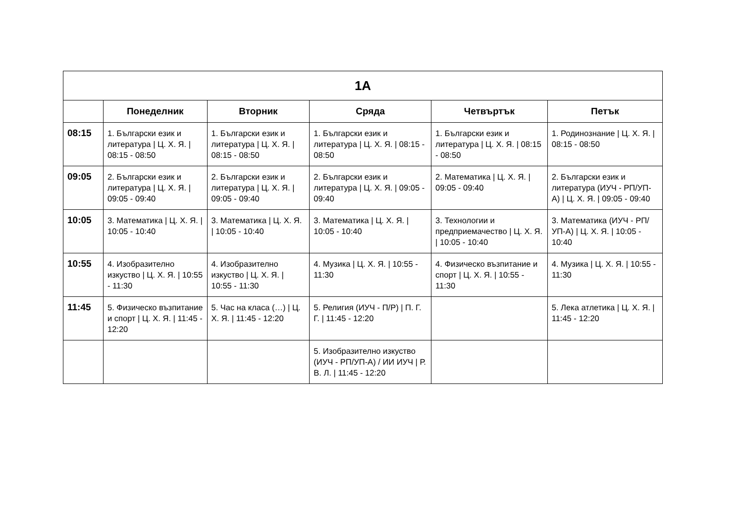| 1А | | | | | |
| --- | --- | --- | --- | --- | --- |
| | Понеделник | Вторник | Сряда | Четвъртък | Петък |
| 08:15 | 1. Български език и литература / Ц. Х. Я. / 08:15 - 08:50 | 1. Български език и литература / Ц. Х. Я. / 08:15 - 08:50 | 1. Български език и литература / Ц. Х. Я. / 08:15 - 08:50 | 1. Български език и литература / Ц. Х. Я. / 08:15 - 08:50 | 1. Родинознание / Ц. Х. Я. / 08:15 - 08:50 |
| 09:05 | 2. Български език и литература / Ц. Х. Я. / 09:05 - 09:40 | 2. Български език и литература / Ц. Х. Я. / 09:05 - 09:40 | 2. Български език и литература / Ц. Х. Я. / 09:05 - 09:40 | 2. Математика / Ц. Х. Я. / 09:05 - 09:40 | 2. Български език и литература (ИУЧ - РП/УП-А) / Ц. Х. Я. / 09:05 - 09:40 |
| 10:05 | 3. Математика / Ц. Х. Я. / 10:05 - 10:40 | 3. Математика / Ц. Х. Я. / 10:05 - 10:40 | 3. Математика / Ц. Х. Я. / 10:05 - 10:40 | 3. Технологии и предприемачество / Ц. Х. Я. / 10:05 - 10:40 | 3. Математика (ИУЧ - РП/УП-А) / Ц. Х. Я. / 10:05 - 10:40 |
| 10:55 | 4. Изобразително изкуство / Ц. Х. Я. / 10:55 - 11:30 | 4. Изобразително изкуство / Ц. Х. Я. / 10:55 - 11:30 | 4. Музика / Ц. Х. Я. / 10:55 - 11:30 | 4. Физическо възпитание и спорт / Ц. Х. Я. / 10:55 - 11:30 | 4. Музика / Ц. Х. Я. / 10:55 - 11:30 |
| 11:45 | 5. Физическо възпитание и спорт / Ц. Х. Я. / 11:45 - 12:20 | 5. Час на класа (…) / Ц. Х. Я. / 11:45 - 12:20 | 5. Религия (ИУЧ - П/Р) / П. Г. Г. / 11:45 - 12:20 | | 5. Лека атлетика / Ц. Х. Я. / 11:45 - 12:20 |
| | | | 5. Изобразително изкуство (ИУЧ - РП/УП-А) / ИИ ИУЧ / Р. В. Л. / 11:45 - 12:20 | | |